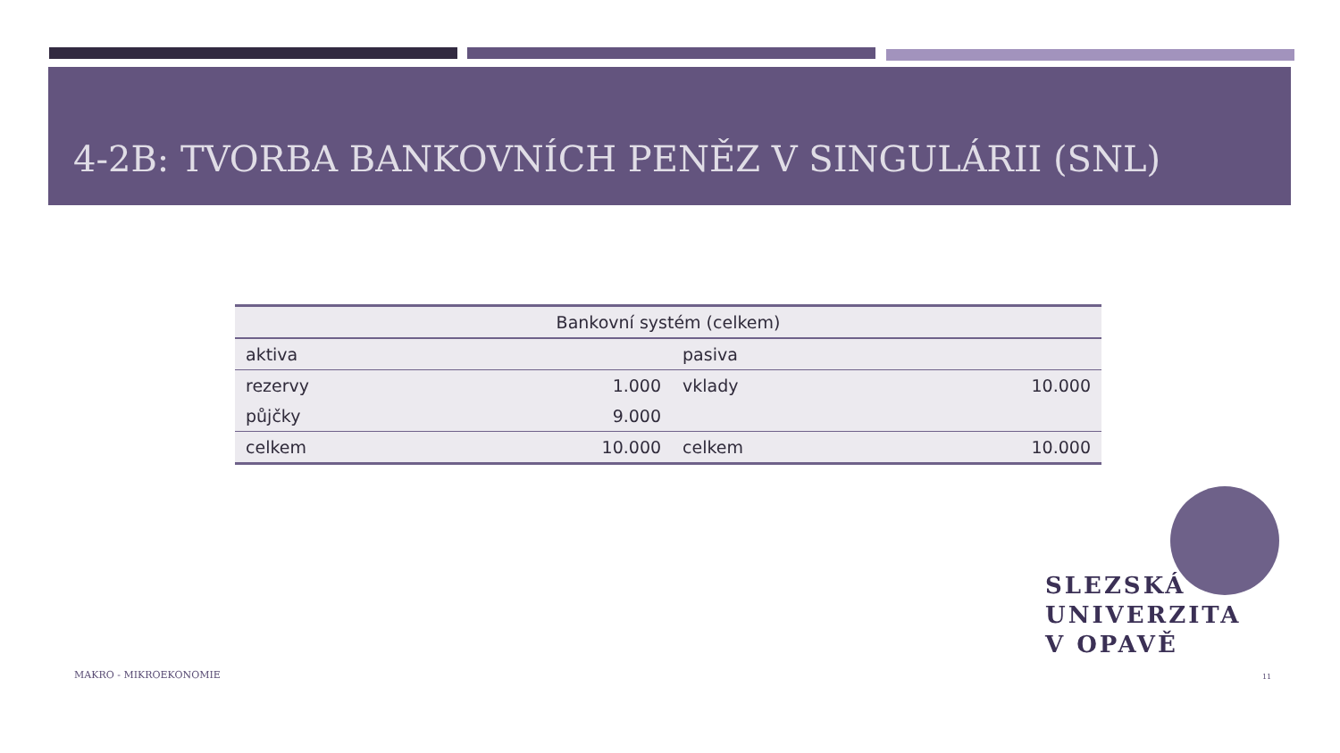4-2B: TVORBA BANKOVNÍCH PENĚZ V SINGULÁRII (SNL)
| Bankovní systém (celkem) | | | |
| --- | --- | --- | --- |
| aktiva | | pasiva | |
| rezervy | 1.000 | vklady | 10.000 |
| půjčky | 9.000 | | |
| celkem | 10.000 | celkem | 10.000 |
SLEZSKÁ
UNIVERZITA
V OPAVĚ
MAKRO - MIKROEKONOMIE 11